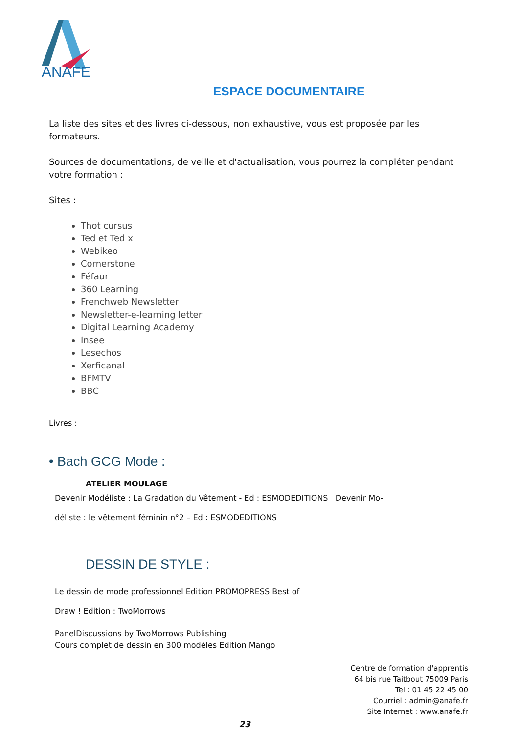ANAFE
ESPACE DOCUMENTAIRE
La liste des sites et des livres ci-dessous, non exhaustive, vous est proposée par les formateurs.
Sources de documentations, de veille et d'actualisation, vous pourrez la compléter pendant votre formation :
Sites :
Thot cursus
Ted et Ted x
Webikeo
Cornerstone
Féfaur
360 Learning
Frenchweb Newsletter
Newsletter-e-learning letter
Digital Learning Academy
Insee
Lesechos
Xerficanal
BFMTV
BBC
Livres :
• Bach GCG Mode :
ATELIER MOULAGE
Devenir Modéliste : La Gradation du Vêtement - Ed : ESMODEDITIONS Devenir Mo-
déliste : le vêtement féminin n°2 – Ed : ESMODEDITIONS
DESSIN DE STYLE :
Le dessin de mode professionnel Edition PROMOPRESS Best of
Draw ! Edition : TwoMorrows
PanelDiscussions by TwoMorrows Publishing
Cours complet de dessin en 300 modèles Edition Mango
Centre de formation d'apprentis
64 bis rue Taitbout 75009 Paris
Tel : 01 45 22 45 00
Courriel : admin@anafe.fr
Site Internet : www.anafe.fr
23